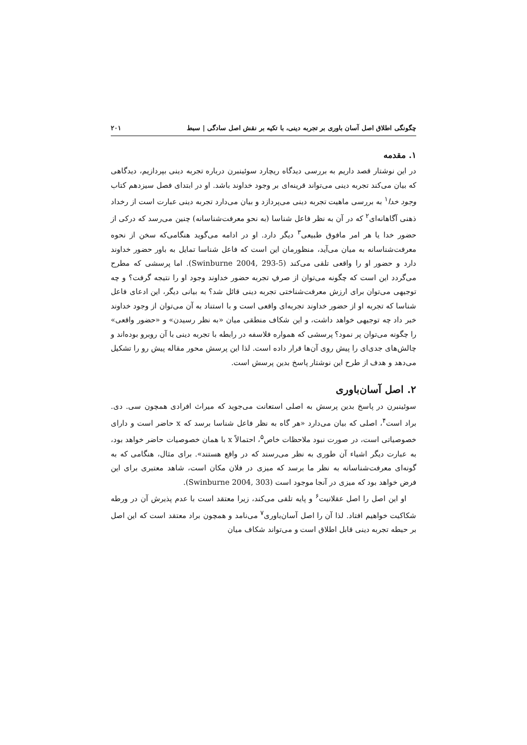چگونگی اطلاق اصل آسان باوری بر تجربه دینی، با تکیه بر نقش اصل سادگی | سبط ۲۰۱
۱. مقدمه
در این نوشتار قصد داریم به بررسی دیدگاه ریچارد سوئینبرن درباره تجربه دینی بپردازیم، دیدگاهی که بیان می‌کند تجربه دینی می‌تواند قرینه‌ای بر وجود خداوند باشد. او در ابتدای فصل سیزدهم کتاب وجود خدا<sup>۱</sup> به بررسی ماهیت تجربه دینی می‌پردازد و بیان می‌دارد تجربه دینی عبارت است از رخداد ذهنی آگاهانه‌ای<sup>۲</sup> که در آن به نظر فاعل شناسا (به نحو معرفت‌شناسانه) چنین می‌رسد که درکی از حضور خدا یا هر امر مافوق طبیعی<sup>۳</sup> دیگر دارد. او در ادامه می‌گوید هنگامی‌که سخن از نحوه معرفت‌شناسانه به میان می‌آید، منظورمان این است که فاعل شناسا تمایل به باور حضور خداوند دارد و حضور او را واقعی تلقی می‌کند (Swinburne 2004, 293-5). اما پرسشی که مطرح می‌گردد این است که چگونه می‌توان از صرفِ تجربه حضور خداوند وجود او را نتیجه گرفت؟ و چه توجیهی می‌توان برای ارزش معرفت‌شناختی تجربه دینی قائل شد؟ به بیانی دیگر، این ادعای فاعل شناسا که تجربه او از حضور خداوند تجربه‌ای واقعی است و با استناد به آن می‌توان از وجود خداوند خبر داد چه توجیهی خواهد داشت، و این شکاف منطقی میان «به نظر رسیدن» و «حضور واقعی» را چگونه می‌توان پر نمود؟ پرسشی که همواره فلاسفه در رابطه با تجربه دینی با آن روبرو بوده‌اند و چالش‌های جدی‌ای را پیش روی آن‌ها قرار داده است. لذا این پرسش محور مقاله پیش رو را تشکیل می‌دهد و هدف از طرح این نوشتار پاسخ بدین پرسش است.
۲. اصل آسان‌باوری
سوئینبرن در پاسخ بدین پرسش به اصلی استعانت می‌جوید که میراث افرادی همچون سی. دی. براد است<sup>۴</sup>، اصلی که بیان می‌دارد «هر گاه به نظر فاعل شناسا برسد که x حاضر است و دارای خصوصیاتی است، در صورت نبود ملاحظات خاص<sup>۵</sup>، احتمالاً x با همان خصوصیات حاضر خواهد بود، به عبارت دیگر اشیاء آن طوری به نظر می‌رسند که در واقع هستند». برای مثال، هنگامی که به گونه‌ای معرفت‌شناسانه به نظر ما برسد که میزی در فلان مکان است، شاهد معتبری برای این فرض خواهد بود که میزی در آنجا موجود است (Swinburne 2004, 303).
او این اصل را اصل عقلانیت<sup>۶</sup> و پایه تلقی می‌کند، زیرا معتقد است با عدم پذیرش آن در ورطه شکاکیت خواهیم افتاد. لذا آن را اصل آسان‌باوری<sup>۷</sup> می‌نامد و همچون براد معتقد است که این اصل بر حیطه تجربه دینی قابل اطلاق است و می‌تواند شکاف میان